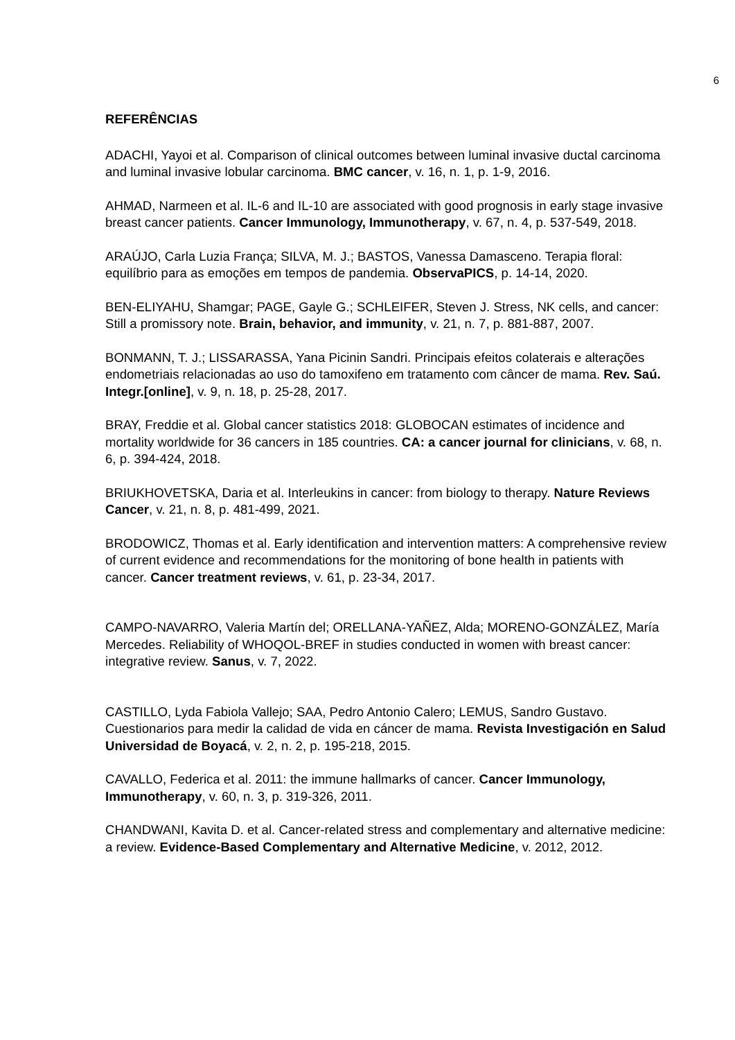6
REFERÊNCIAS
ADACHI, Yayoi et al. Comparison of clinical outcomes between luminal invasive ductal carcinoma and luminal invasive lobular carcinoma. BMC cancer, v. 16, n. 1, p. 1-9, 2016.
AHMAD, Narmeen et al. IL-6 and IL-10 are associated with good prognosis in early stage invasive breast cancer patients. Cancer Immunology, Immunotherapy, v. 67, n. 4, p. 537-549, 2018.
ARAÚJO, Carla Luzia França; SILVA, M. J.; BASTOS, Vanessa Damasceno. Terapia floral: equilíbrio para as emoções em tempos de pandemia. ObservaPICS, p. 14-14, 2020.
BEN-ELIYAHU, Shamgar; PAGE, Gayle G.; SCHLEIFER, Steven J. Stress, NK cells, and cancer: Still a promissory note. Brain, behavior, and immunity, v. 21, n. 7, p. 881-887, 2007.
BONMANN, T. J.; LISSARASSA, Yana Picinin Sandri. Principais efeitos colaterais e alterações endometriais relacionadas ao uso do tamoxifeno em tratamento com câncer de mama. Rev. Saú. Integr.[online], v. 9, n. 18, p. 25-28, 2017.
BRAY, Freddie et al. Global cancer statistics 2018: GLOBOCAN estimates of incidence and mortality worldwide for 36 cancers in 185 countries. CA: a cancer journal for clinicians, v. 68, n. 6, p. 394-424, 2018.
BRIUKHOVETSKA, Daria et al. Interleukins in cancer: from biology to therapy. Nature Reviews Cancer, v. 21, n. 8, p. 481-499, 2021.
BRODOWICZ, Thomas et al. Early identification and intervention matters: A comprehensive review of current evidence and recommendations for the monitoring of bone health in patients with cancer. Cancer treatment reviews, v. 61, p. 23-34, 2017.
CAMPO-NAVARRO, Valeria Martín del; ORELLANA-YAÑEZ, Alda; MORENO-GONZÁLEZ, María Mercedes. Reliability of WHOQOL-BREF in studies conducted in women with breast cancer: integrative review. Sanus, v. 7, 2022.
CASTILLO, Lyda Fabiola Vallejo; SAA, Pedro Antonio Calero; LEMUS, Sandro Gustavo. Cuestionarios para medir la calidad de vida en cáncer de mama. Revista Investigación en Salud Universidad de Boyacá, v. 2, n. 2, p. 195-218, 2015.
CAVALLO, Federica et al. 2011: the immune hallmarks of cancer. Cancer Immunology, Immunotherapy, v. 60, n. 3, p. 319-326, 2011.
CHANDWANI, Kavita D. et al. Cancer-related stress and complementary and alternative medicine: a review. Evidence-Based Complementary and Alternative Medicine, v. 2012, 2012.